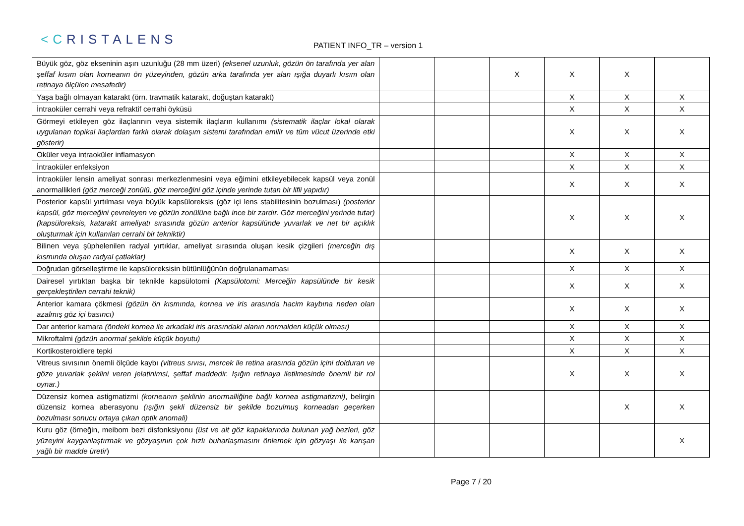<CRISTALENS
PATIENT INFO_TR – version 1
| Büyük göz, göz ekseninin aşırı uzunluğu (28 mm üzeri) (eksenel uzunluk, gözün ön tarafında yer alan şeffaf kısım olan korneanın ön yüzeyinden, gözün arka tarafında yer alan ışığa duyarlı kısım olan retinaya ölçülen mesafedir) | | | X | X | X | |
| Yaşa bağlı olmayan katarakt (örn. travmatik katarakt, doğuştan katarakt) | | | | X | X | X |
| İntraoküler cerrahi veya refraktif cerrahi öyküsü | | | | X | X | X |
| Görmeyi etkileyen göz ilaçlarının veya sistemik ilaçların kullanımı (sistematik ilaçlar lokal olarak uygulanan topikal ilaçlardan farklı olarak dolaşım sistemi tarafından emilir ve tüm vücut üzerinde etki gösterir) | | | | X | X | X |
| Oküler veya intraoküler inflamasyon | | | | X | X | X |
| İntraoküler enfeksiyon | | | | X | X | X |
| İntraoküler lensin ameliyat sonrası merkezlenmesini veya eğimini etkileyebilecek kapsül veya zonül anormallikleri (göz merceği zonülü, göz merceğini göz içinde yerinde tutan bir lifli yapıdır) | | | | X | X | X |
| Posterior kapsül yırtılması veya büyük kapsüloreksis (göz içi lens stabilitesinin bozulması) (posterior kapsül, göz merceğini çevreleyen ve gözün zonülüne bağlı ince bir zardır. Göz merceğini yerinde tutar) (kapsüloreksis, katarakt ameliyatı sırasında gözün anterior kapsülünde yuvarlak ve net bir açıklık oluşturmak için kullanılan cerrahi bir tekniktir) | | | | X | X | X |
| Bilinen veya şüphelenilen radyal yırtıklar, ameliyat sırasında oluşan kesik çizgileri (merceğin dış kısmında oluşan radyal çatlaklar) | | | | X | X | X |
| Doğrudan görselleştirme ile kapsüloreksisin bütünlüğünün doğrulanamaması | | | | X | X | X |
| Dairesel yırtıktan başka bir teknikle kapsülotomi (Kapsülotomi: Merceğin kapsülünde bir kesik gerçekleştirilen cerrahi teknik) | | | | X | X | X |
| Anterior kamara çökmesi (gözün ön kısmında, kornea ve iris arasında hacim kaybına neden olan azalmış göz içi basıncı) | | | | X | X | X |
| Dar anterior kamara (öndeki kornea ile arkadaki iris arasındaki alanın normalden küçük olması) | | | | X | X | X |
| Mikroftalmi (gözün anormal şekilde küçük boyutu) | | | | X | X | X |
| Kortikosteroidlere tepki | | | | X | X | X |
| Vitreus sıvısının önemli ölçüde kaybı (vitreus sıvısı, mercek ile retina arasında gözün içini dolduran ve göze yuvarlak şeklini veren jelatinimsi, şeffaf maddedir. Işığın retinaya iletilmesinde önemli bir rol oynar.) | | | | X | X | X |
| Düzensiz kornea astigmatizmi (korneanın şeklinin anormalliğine bağlı kornea astigmatizmi) , belirgin düzensiz kornea aberasyonu (ışığın şekli düzensiz bir şekilde bozulmuş korneadan geçerken bozulması sonucu ortaya çıkan optik anomali) | | | | | X | X |
| Kuru göz (örneğin, meibom bezi disfonksiyonu (üst ve alt göz kapaklarında bulunan yağ bezleri, göz yüzeyini kayganlaştırmak ve gözyaşının çok hızlı buharlaşmasını önlemek için gözyaşı ile karışan yağlı bir madde üretir ) | | | | | | X |
Page 7 / 20